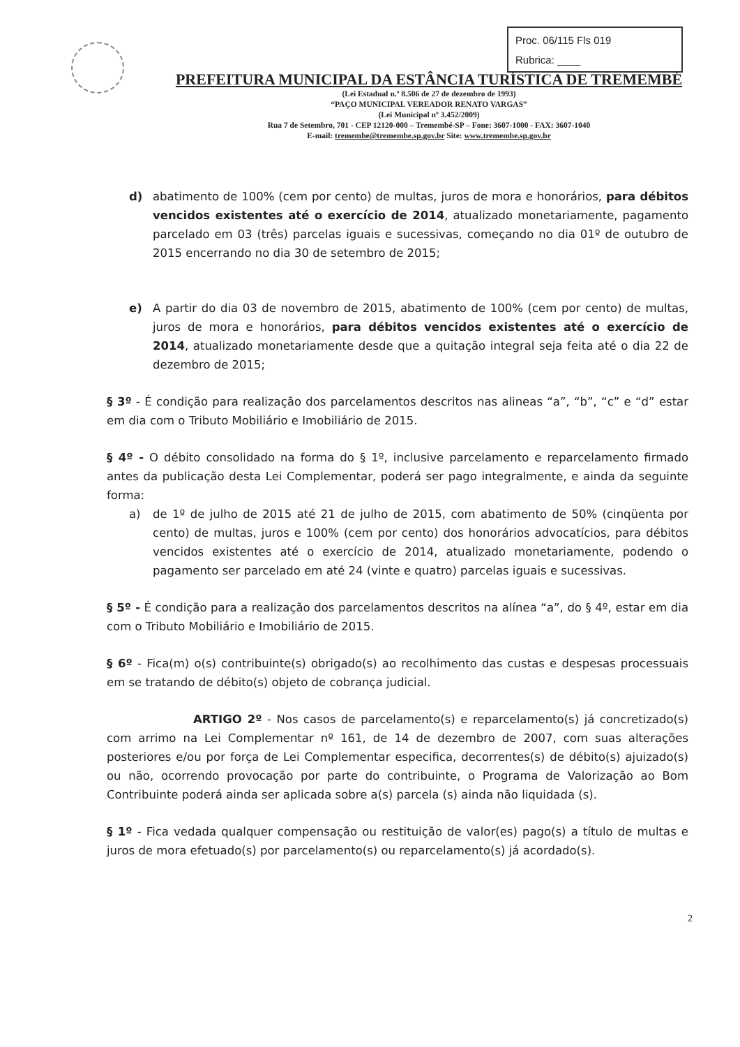Proc. 06/115 Fls 019
Rubrica: ____
PREFEITURA MUNICIPAL DA ESTÂNCIA TURÍSTICA DE TREMEMBÉ
(Lei Estadual n.º 8.506 de 27 de dezembro de 1993)
“PAÇO MUNICIPAL VEREADOR RENATO VARGAS”
(Lei Municipal nº 3.452/2009)
Rua 7 de Setembro, 701 - CEP 12120-000 – Tremembé-SP – Fone: 3607-1000 - FAX: 3607-1040
E-mail: tremembe@tremembe.sp.gov.br Site: www.tremembe.sp.gov.br
d) abatimento de 100% (cem por cento) de multas, juros de mora e honorários, para débitos vencidos existentes até o exercício de 2014, atualizado monetariamente, pagamento parcelado em 03 (três) parcelas iguais e sucessivas, começando no dia 01º de outubro de 2015 encerrando no dia 30 de setembro de 2015;
e) A partir do dia 03 de novembro de 2015, abatimento de 100% (cem por cento) de multas, juros de mora e honorários, para débitos vencidos existentes até o exercício de 2014, atualizado monetariamente desde que a quitação integral seja feita até o dia 22 de dezembro de 2015;
§ 3º - É condição para realização dos parcelamentos descritos nas alineas “a”, “b”, “c” e “d” estar em dia com o Tributo Mobiliário e Imobiliário de 2015.
§ 4º - O débito consolidado na forma do § 1º, inclusive parcelamento e reparcelamento firmado antes da publicação desta Lei Complementar, poderá ser pago integralmente, e ainda da seguinte forma:
a) de 1º de julho de 2015 até 21 de julho de 2015, com abatimento de 50% (cinqüenta por cento) de multas, juros e 100% (cem por cento) dos honorários advocatícios, para débitos vencidos existentes até o exercício de 2014, atualizado monetariamente, podendo o pagamento ser parcelado em até 24 (vinte e quatro) parcelas iguais e sucessivas.
§ 5º - É condição para a realização dos parcelamentos descritos na alínea “a”, do § 4º, estar em dia com o Tributo Mobiliário e Imobiliário de 2015.
§ 6º - Fica(m) o(s) contribuinte(s) obrigado(s) ao recolhimento das custas e despesas processuais em se tratando de débito(s) objeto de cobrança judicial.
ARTIGO 2º - Nos casos de parcelamento(s) e reparcelamento(s) já concretizado(s) com arrimo na Lei Complementar nº 161, de 14 de dezembro de 2007, com suas alterações posteriores e/ou por força de Lei Complementar especifica, decorrentes(s) de débito(s) ajuizado(s) ou não, ocorrendo provocação por parte do contribuinte, o Programa de Valorização ao Bom Contribuinte poderá ainda ser aplicada sobre a(s) parcela (s) ainda não liquidada (s).
§ 1º - Fica vedada qualquer compensação ou restituição de valor(es) pago(s) a título de multas e juros de mora efetuado(s) por parcelamento(s) ou reparcelamento(s) já acordado(s).
2